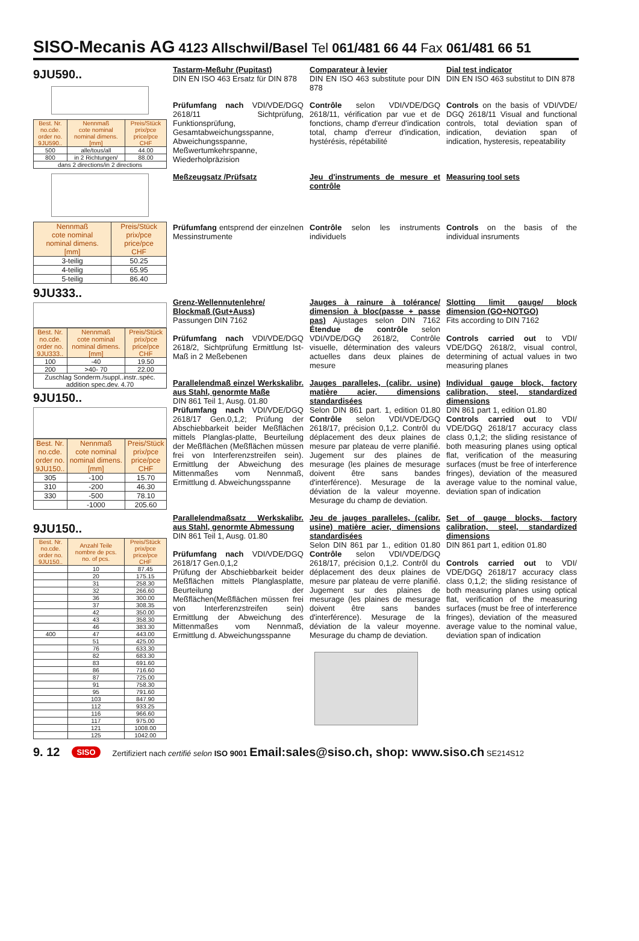SISO-Mecanis AG 4123 Allschwil/Basel Tel 061/481 66 44 Fax 061/481 66 51
9JU590..
| Best. Nr. no.cde. order no. 9JU590.. | Nennmaß cote nominal nominal dimens. [mm] | Preis/Stück prix/pce price/pce CHF |
| 500 | alle/tous/all | 44.00 |
| 800 | in 2 Richtungen/ | 88.00 |
| dans 2 directions/in 2 directions | | |
| Nennmaß cote nominal nominal dimens. [mm] | Preis/Stück prix/pce price/pce CHF |
| 3-teilig | 50.25 |
| 4-teilig | 65.95 |
| 5-teilig | 86.40 |
9JU333..
| Best. Nr. no.cde. order no. 9JU333.. | Nennmaß cote nominal nominal dimens. [mm] | Preis/Stück prix/pce price/pce CHF |
| 100 | -40 | 19.50 |
| 200 | >40- 70 | 22.00 |
| Zuschlag Sonderm./suppl..instr..spéc. addition spec.dev. 4.70 | | |
9JU150..
| Best. Nr. no.cde. order no. 9JU150.. | Nennmaß cote nominal nominal dimens. [mm] | Preis/Stück prix/pce price/pce CHF |
| 305 | -100 | 15.70 |
| 310 | -200 | 46.30 |
| 330 | -500 | 78.10 |
| | -1000 | 205.60 |
9JU150..
| Best. Nr. no.cde. order no. 9JU150.. | Anzahl Teile nombre de pcs. no. of pcs. | Preis/Stück prix/pce price/pce CHF |
| | 10 | 87.45 |
| | 20 | 175.15 |
| | 31 | 258.30 |
| | 32 | 266.60 |
| | 36 | 300.00 |
| | 37 | 308.35 |
| | 42 | 350.00 |
| | 43 | 358.30 |
| | 46 | 383.30 |
| 400 | 47 | 443.00 |
| | 51 | 425.00 |
| | 76 | 633.30 |
| | 82 | 683.30 |
| | 83 | 691.60 |
| | 86 | 716.60 |
| | 87 | 725.00 |
| | 91 | 758.30 |
| | 95 | 791.60 |
| | 103 | 847.90 |
| | 112 | 933.25 |
| | 116 | 966.60 |
| | 117 | 975.00 |
| | 121 | 1008.00 |
| | 125 | 1042.00 |
Tastarm-Meßuhr (Pupitast)
DIN EN ISO 463 Ersatz für DIN 878
Comparateur à levier
DIN EN ISO 463 substitute pour DIN 878
Dial test indicator
DIN EN ISO 463 substitut to DIN 878
Prüfumfang nach VDI/VDE/DGQ 2618/11 Sichtprüfung, Funktionsprüfung, Gesamtabweichungsspanne, Abweichungsspanne, Meßwertumkehrspanne, Wiederholpräzision
Contrôle selon VDI/VDE/DGQ 2618/11, vérification par vue et de fonctions, champ d'erreur d'indication total, champ d'erreur d'indication, hystérésis, répétabilité
Controls on the basis of VDI/VDE/ DGQ 2618/11 Visual and functional controls, total deviation span of indication, deviation span of indication, hysteresis, repeatability
Meßzeugsatz /Prüfsatz Jeu d'instruments de mesure et contrôle
Measuring tool sets
Prüfumfang entsprend der einzelnen Messinstrumente
Contrôle selon les instruments individuels
Controls on the basis of the individual insruments
Grenz-Wellennutenlehre/ Blockmaß (Gut+Auss)
Passungen DIN 7162
Prüfumfang nach VDI/VDE/DGQ 2618/2, Sichtprüfung Ermittlung Ist-Maß in 2 Meßebenen
Jauges à rainure à tolérance/ dimension à bloc(passe + passe pas) Ajustages selon DIN 7162 Étendue de contrôle selon VDI/VDE/DGQ 2618/2, Contrôle visuelle, détermination des valeurs actuelles dans deux plaines de mesure
Slotting limit gauge/ block dimension (GO+NOTGO)
Fits according to DIN 7162
Controls carried out to VDI/ VDE/DGQ 2618/2, visual control, determining of actual values in two measuring planes
Parallelendmaß einzel Werkskalibr. aus Stahl, genormte Maße
DIN 861 Teil 1, Ausg. 01.80
Prüfumfang nach VDI/VDE/DGQ 2618/17 Gen.0,1,2; Prüfung der Abschiebbarkeit beider Meßflächen mittels Planglas-platte, Beurteilung der Meßflächen (Meßflächen müssen frei von Interferenzstreifen sein). Ermittlung der Abweichung des Mittenmaßes vom Nennmaß, Ermittlung d. Abweichungsspanne
Jauges paralleles, (calibr. usine) matière acier, dimensions standardisées
Selon DIN 861 part. 1, edition 01.80 Contrôle selon VDI/VDE/DGQ 2618/17, précision 0,1,2. Contrôl du déplacement des deux plaines de mesure par plateau de verre planifié. Jugement sur des plaines de mesurage (les plaines de mesurage doivent être sans bandes d'interférence). Mesurage de la déviation de la valeur moyenne. Mesurage du champ de deviation.
Individual gauge block, factory calibration, steel, standardized dimensions
DIN 861 part 1, edition 01.80
Controls carried out to VDI/ VDE/DGQ 2618/17 accuracy class class 0,1,2; the sliding resistance of both measuring planes using optical flat, verification of the measuring surfaces (must be free of interference fringes), deviation of the measured average value to the nominal value, deviation span of indication
Parallelendmaßsatz Werkskalibr. aus Stahl, genormte Abmessung
DIN 861 Teil 1, Ausg. 01.80
Prüfumfang nach VDI/VDE/DGQ 2618/17 Gen.0,1,2
Prüfung der Abschiebbarkeit beider Meßflächen mittels Planglasplatte, Beurteilung der Meßflächen(Meßflächen müssen frei von Interferenzstreifen sein) Ermittlung der Abweichung des Mittenmaßes vom Nennmaß, Ermittlung d. Abweichungsspanne
Jeu de jauges paralleles, (calibr. usine) matière acier, dimensions standardisées
Selon DIN 861 par 1., edition 01.80 Contrôle selon VDI/VDE/DGQ 2618/17, précision 0,1,2. Contrôl du déplacement des deux plaines de mesure par plateau de verre planifié. Jugement sur des plaines de mesurage (les plaines de mesurage doivent être sans bandes d'interférence). Mesurage de la déviation de la valeur moyenne. Mesurage du champ de deviation.
Set of gauge blocks, factory calibration, steel, standardized dimensions
DIN 861 part 1, edition 01.80
Controls carried out to VDI/ VDE/DGQ 2618/17 accuracy class class 0,1,2; the sliding resistance of both measuring planes using optical flat, verification of the measuring surfaces (must be free of interference fringes), deviation of the measured average value to the nominal value, deviation span of indication
9. 12 SISO Zertifiziert nach certifié selon ISO 9001 Email:sales@siso.ch, shop: www.siso.ch SE214S12